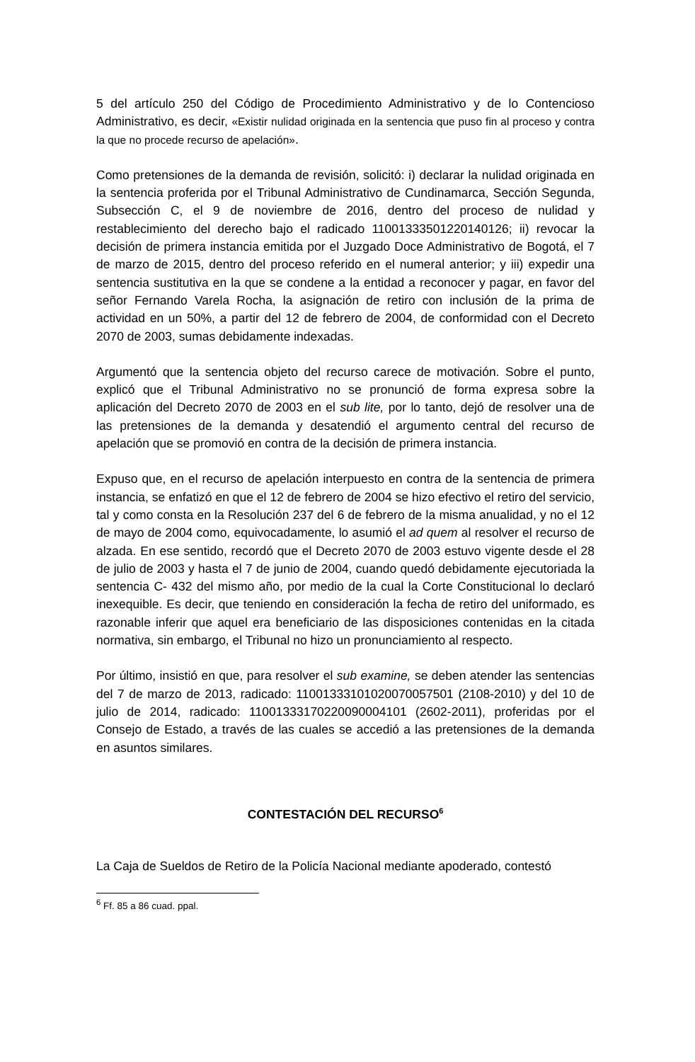5 del artículo 250 del Código de Procedimiento Administrativo y de lo Contencioso Administrativo, es decir, «Existir nulidad originada en la sentencia que puso fin al proceso y contra la que no procede recurso de apelación».
Como pretensiones de la demanda de revisión, solicitó: i) declarar la nulidad originada en la sentencia proferida por el Tribunal Administrativo de Cundinamarca, Sección Segunda, Subsección C, el 9 de noviembre de 2016, dentro del proceso de nulidad y restablecimiento del derecho bajo el radicado 11001333501220140126; ii) revocar la decisión de primera instancia emitida por el Juzgado Doce Administrativo de Bogotá, el 7 de marzo de 2015, dentro del proceso referido en el numeral anterior; y iii) expedir una sentencia sustitutiva en la que se condene a la entidad a reconocer y pagar, en favor del señor Fernando Varela Rocha, la asignación de retiro con inclusión de la prima de actividad en un 50%, a partir del 12 de febrero de 2004, de conformidad con el Decreto 2070 de 2003, sumas debidamente indexadas.
Argumentó que la sentencia objeto del recurso carece de motivación. Sobre el punto, explicó que el Tribunal Administrativo no se pronunció de forma expresa sobre la aplicación del Decreto 2070 de 2003 en el sub lite, por lo tanto, dejó de resolver una de las pretensiones de la demanda y desatendió el argumento central del recurso de apelación que se promovió en contra de la decisión de primera instancia.
Expuso que, en el recurso de apelación interpuesto en contra de la sentencia de primera instancia, se enfatizó en que el 12 de febrero de 2004 se hizo efectivo el retiro del servicio, tal y como consta en la Resolución 237 del 6 de febrero de la misma anualidad, y no el 12 de mayo de 2004 como, equivocadamente, lo asumió el ad quem al resolver el recurso de alzada. En ese sentido, recordó que el Decreto 2070 de 2003 estuvo vigente desde el 28 de julio de 2003 y hasta el 7 de junio de 2004, cuando quedó debidamente ejecutoriada la sentencia C- 432 del mismo año, por medio de la cual la Corte Constitucional lo declaró inexequible. Es decir, que teniendo en consideración la fecha de retiro del uniformado, es razonable inferir que aquel era beneficiario de las disposiciones contenidas en la citada normativa, sin embargo, el Tribunal no hizo un pronunciamiento al respecto.
Por último, insistió en que, para resolver el sub examine, se deben atender las sentencias del 7 de marzo de 2013, radicado: 11001333101020070057501 (2108-2010) y del 10 de julio de 2014, radicado: 11001333170220090004101 (2602-2011), proferidas por el Consejo de Estado, a través de las cuales se accedió a las pretensiones de la demanda en asuntos similares.
CONTESTACIÓN DEL RECURSO<sup>6</sup>
La Caja de Sueldos de Retiro de la Policía Nacional mediante apoderado, contestó
<sup>6</sup> Ff. 85 a 86 cuad. ppal.